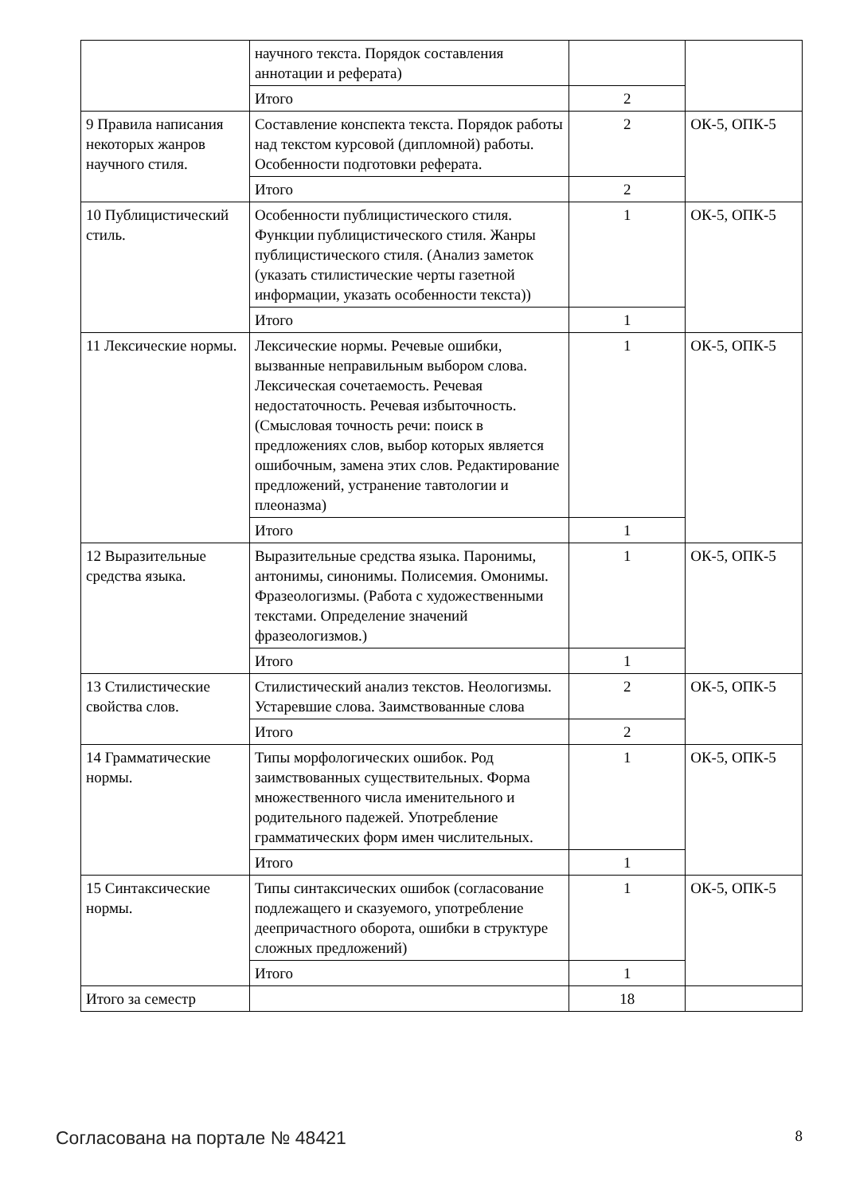| | научного текста. Порядок составления аннотации и реферата) | | |
| | Итого | 2 | |
| 9 Правила написания некоторых жанров научного стиля. | Составление конспекта текста. Порядок работы над текстом курсовой (дипломной) работы. Особенности подготовки реферата. | 2 | ОК-5, ОПК-5 |
| | Итого | 2 | |
| 10 Публицистический стиль. | Особенности публицистического стиля. Функции публицистического стиля. Жанры публицистического стиля. (Анализ заметок (указать стилистические черты газетной информации, указать особенности текста)) | 1 | ОК-5, ОПК-5 |
| | Итого | 1 | |
| 11 Лексические нормы. | Лексические нормы. Речевые ошибки, вызванные неправильным выбором слова. Лексическая сочетаемость. Речевая недостаточность. Речевая избыточность. (Смысловая точность речи: поиск в предложениях слов, выбор которых является ошибочным, замена этих слов. Редактирование предложений, устранение тавтологии и плеоназма) | 1 | ОК-5, ОПК-5 |
| | Итого | 1 | |
| 12 Выразительные средства языка. | Выразительные средства языка. Паронимы, антонимы, синонимы. Полисемия. Омонимы. Фразеологизмы. (Работа с художественными текстами. Определение значений фразеологизмов.) | 1 | ОК-5, ОПК-5 |
| | Итого | 1 | |
| 13 Стилистические свойства слов. | Стилистический анализ текстов. Неологизмы. Устаревшие слова. Заимствованные слова | 2 | ОК-5, ОПК-5 |
| | Итого | 2 | |
| 14 Грамматические нормы. | Типы морфологических ошибок. Род заимствованных существительных. Форма множественного числа именительного и родительного падежей. Употребление грамматических форм имен числительных. | 1 | ОК-5, ОПК-5 |
| | Итого | 1 | |
| 15 Синтаксические нормы. | Типы синтаксических ошибок (согласование подлежащего и сказуемого, употребление деепричастного оборота, ошибки в структуре сложных предложений) | 1 | ОК-5, ОПК-5 |
| | Итого | 1 | |
| Итого за семестр | | 18 | |
Согласована на портале № 48421 8